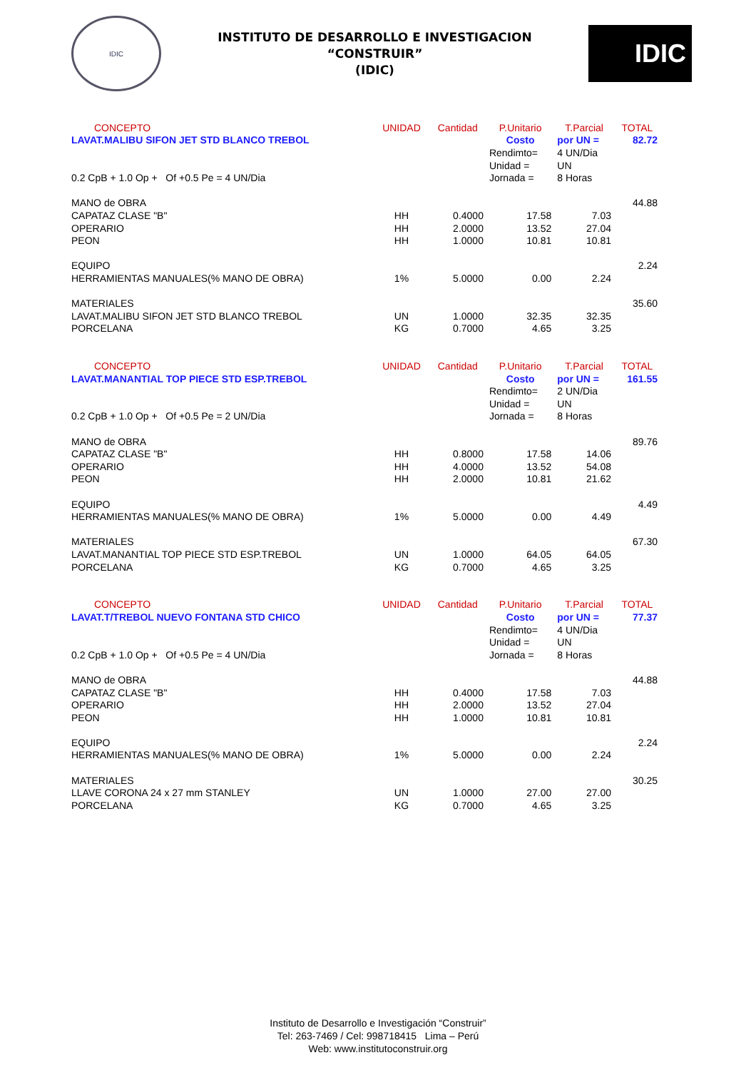IDIC
INSTITUTO DE DESARROLLO E INVESTIGACION
“CONSTRUIR”
(IDIC)
IDIC
| CONCEPTO | UNIDAD | Cantidad | P.Unitario | T.Parcial | TOTAL |
| --- | --- | --- | --- | --- | --- |
| LAVAT.MALIBU SIFON JET STD BLANCO TREBOL | | | Costo | por UN = | 82.72 |
| | | | Rendimto= | 4 UN/Dia | |
| | | | Unidad = | UN | |
| 0.2 CpB + 1.0 Op + Of +0.5 Pe = 4 UN/Dia | | | Jornada = | 8 Horas | |
| MANO de OBRA | | | | | 44.88 |
| CAPATAZ CLASE "B" | HH | 0.4000 | 17.58 | 7.03 | |
| OPERARIO | HH | 2.0000 | 13.52 | 27.04 | |
| PEON | HH | 1.0000 | 10.81 | 10.81 | |
| EQUIPO | | | | | 2.24 |
| HERRAMIENTAS MANUALES(% MANO DE OBRA) | 1% | 5.0000 | 0.00 | 2.24 | |
| MATERIALES | | | | | 35.60 |
| LAVAT.MALIBU SIFON JET STD BLANCO TREBOL | UN | 1.0000 | 32.35 | 32.35 | |
| PORCELANA | KG | 0.7000 | 4.65 | 3.25 | |
| CONCEPTO | UNIDAD | Cantidad | P.Unitario | T.Parcial | TOTAL |
| LAVAT.MANANTIAL TOP PIECE STD ESP.TREBOL | | | Costo | por UN = | 161.55 |
| | | | Rendimto= | 2 UN/Dia | |
| | | | Unidad = | UN | |
| 0.2 CpB + 1.0 Op + Of +0.5 Pe = 2 UN/Dia | | | Jornada = | 8 Horas | |
| MANO de OBRA | | | | | 89.76 |
| CAPATAZ CLASE "B" | HH | 0.8000 | 17.58 | 14.06 | |
| OPERARIO | HH | 4.0000 | 13.52 | 54.08 | |
| PEON | HH | 2.0000 | 10.81 | 21.62 | |
| EQUIPO | | | | | 4.49 |
| HERRAMIENTAS MANUALES(% MANO DE OBRA) | 1% | 5.0000 | 0.00 | 4.49 | |
| MATERIALES | | | | | 67.30 |
| LAVAT.MANANTIAL TOP PIECE STD ESP.TREBOL | UN | 1.0000 | 64.05 | 64.05 | |
| PORCELANA | KG | 0.7000 | 4.65 | 3.25 | |
| CONCEPTO | UNIDAD | Cantidad | P.Unitario | T.Parcial | TOTAL |
| LAVAT.T/TREBOL NUEVO FONTANA STD CHICO | | | Costo | por UN = | 77.37 |
| | | | Rendimto= | 4 UN/Dia | |
| | | | Unidad = | UN | |
| 0.2 CpB + 1.0 Op + Of +0.5 Pe = 4 UN/Dia | | | Jornada = | 8 Horas | |
| MANO de OBRA | | | | | 44.88 |
| CAPATAZ CLASE "B" | HH | 0.4000 | 17.58 | 7.03 | |
| OPERARIO | HH | 2.0000 | 13.52 | 27.04 | |
| PEON | HH | 1.0000 | 10.81 | 10.81 | |
| EQUIPO | | | | | 2.24 |
| HERRAMIENTAS MANUALES(% MANO DE OBRA) | 1% | 5.0000 | 0.00 | 2.24 | |
| MATERIALES | | | | | 30.25 |
| LLAVE CORONA 24 x 27 mm STANLEY | UN | 1.0000 | 27.00 | 27.00 | |
| PORCELANA | KG | 0.7000 | 4.65 | 3.25 | |
Instituto de Desarrollo e Investigación “Construir”
Tel: 263-7469 / Cel: 998718415 Lima – Perú
Web: www.institutoconstruir.org